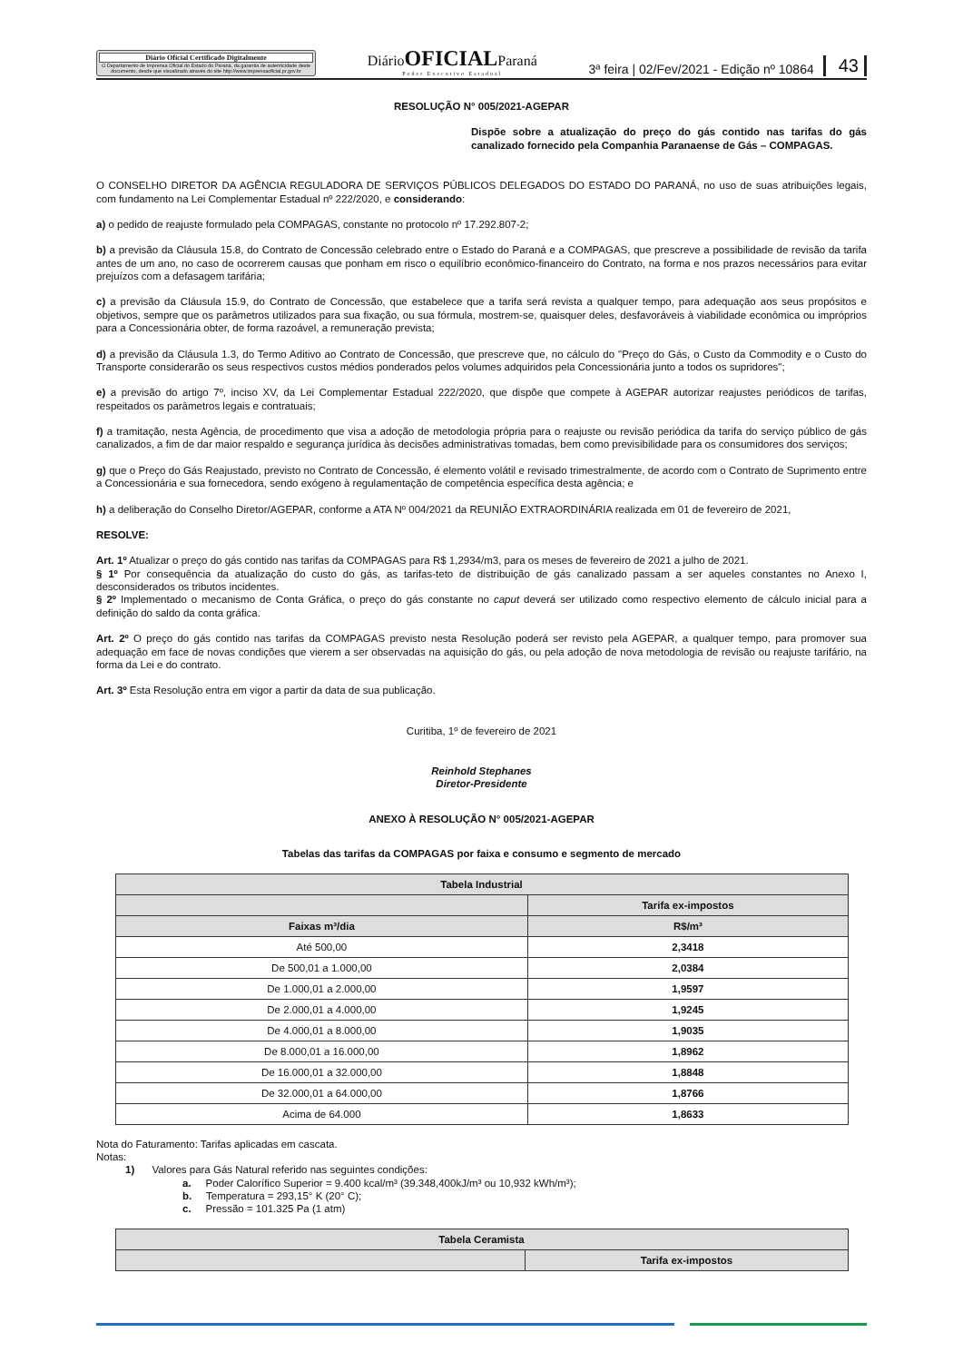Diário Oficial Certificado Digitalmente
O Departamento de Imprensa Oficial do Estado do Paraná, da garantia de autenticidade deste documento, desde que visualizado através do site http://www.imprensaoficial.pr.gov.br
DiárioOFICIALParaná
Poder Executivo Estadual
3ª feira | 02/Fev/2021 - Edição nº 10864 43
RESOLUÇÃO N° 005/2021-AGEPAR
Dispõe sobre a atualização do preço do gás contido nas tarifas do gás canalizado fornecido pela Companhia Paranaense de Gás – COMPAGAS.
O CONSELHO DIRETOR DA AGÊNCIA REGULADORA DE SERVIÇOS PÚBLICOS DELEGADOS DO ESTADO DO PARANÁ, no uso de suas atribuições legais, com fundamento na Lei Complementar Estadual nº 222/2020, e considerando:
a) o pedido de reajuste formulado pela COMPAGAS, constante no protocolo nº 17.292.807-2;
b) a previsão da Cláusula 15.8, do Contrato de Concessão celebrado entre o Estado do Paraná e a COMPAGAS, que prescreve a possibilidade de revisão da tarifa antes de um ano, no caso de ocorrerem causas que ponham em risco o equilíbrio econômico-financeiro do Contrato, na forma e nos prazos necessários para evitar prejuízos com a defasagem tarifária;
c) a previsão da Cláusula 15.9, do Contrato de Concessão, que estabelece que a tarifa será revista a qualquer tempo, para adequação aos seus propósitos e objetivos, sempre que os parâmetros utilizados para sua fixação, ou sua fórmula, mostrem-se, quaisquer deles, desfavoráveis à viabilidade econômica ou impróprios para a Concessionária obter, de forma razoável, a remuneração prevista;
d) a previsão da Cláusula 1.3, do Termo Aditivo ao Contrato de Concessão, que prescreve que, no cálculo do "Preço do Gás, o Custo da Commodity e o Custo do Transporte considerarão os seus respectivos custos médios ponderados pelos volumes adquiridos pela Concessionária junto a todos os supridores";
e) a previsão do artigo 7º, inciso XV, da Lei Complementar Estadual 222/2020, que dispõe que compete à AGEPAR autorizar reajustes periódicos de tarifas, respeitados os parâmetros legais e contratuais;
f) a tramitação, nesta Agência, de procedimento que visa a adoção de metodologia própria para o reajuste ou revisão periódica da tarifa do serviço público de gás canalizados, a fim de dar maior respaldo e segurança jurídica às decisões administrativas tomadas, bem como previsibilidade para os consumidores dos serviços;
g) que o Preço do Gás Reajustado, previsto no Contrato de Concessão, é elemento volátil e revisado trimestralmente, de acordo com o Contrato de Suprimento entre a Concessionária e sua fornecedora, sendo exógeno à regulamentação de competência específica desta agência; e
h) a deliberação do Conselho Diretor/AGEPAR, conforme a ATA Nº 004/2021 da REUNIÃO EXTRAORDINÁRIA realizada em 01 de fevereiro de 2021,
RESOLVE:
Art. 1º Atualizar o preço do gás contido nas tarifas da COMPAGAS para R$ 1,2934/m3, para os meses de fevereiro de 2021 a julho de 2021.
§ 1º Por consequência da atualização do custo do gás, as tarifas-teto de distribuição de gás canalizado passam a ser aqueles constantes no Anexo I, desconsiderados os tributos incidentes.
§ 2º Implementado o mecanismo de Conta Gráfica, o preço do gás constante no caput deverá ser utilizado como respectivo elemento de cálculo inicial para a definição do saldo da conta gráfica.
Art. 2º O preço do gás contido nas tarifas da COMPAGAS previsto nesta Resolução poderá ser revisto pela AGEPAR, a qualquer tempo, para promover sua adequação em face de novas condições que vierem a ser observadas na aquisição do gás, ou pela adoção de nova metodologia de revisão ou reajuste tarifário, na forma da Lei e do contrato.
Art. 3º Esta Resolução entra em vigor a partir da data de sua publicação.
Curitiba, 1º de fevereiro de 2021
Reinhold Stephanes
Diretor-Presidente
ANEXO À RESOLUÇÃO N° 005/2021-AGEPAR
Tabelas das tarifas da COMPAGAS por faixa e consumo e segmento de mercado
| Tabela Industrial | |
| --- | --- |
| | Tarifa ex-impostos |
| Faixas m³/dia | R$/m³ |
| Até 500,00 | 2,3418 |
| De 500,01 a 1.000,00 | 2,0384 |
| De 1.000,01 a 2.000,00 | 1,9597 |
| De 2.000,01 a 4.000,00 | 1,9245 |
| De 4.000,01 a 8.000,00 | 1,9035 |
| De 8.000,01 a 16.000,00 | 1,8962 |
| De 16.000,01 a 32.000,00 | 1,8848 |
| De 32.000,01 a 64.000,00 | 1,8766 |
| Acima de 64.000 | 1,8633 |
Nota do Faturamento: Tarifas aplicadas em cascata.
Notas:
1) Valores para Gás Natural referido nas seguintes condições:
a. Poder Calorífico Superior = 9.400 kcal/m³ (39.348,400kJ/m³ ou 10,932 kWh/m³);
b. Temperatura = 293,15° K (20° C);
c. Pressão = 101.325 Pa (1 atm)
| Tabela Ceramista | |
| --- | --- |
| | Tarifa ex-impostos |